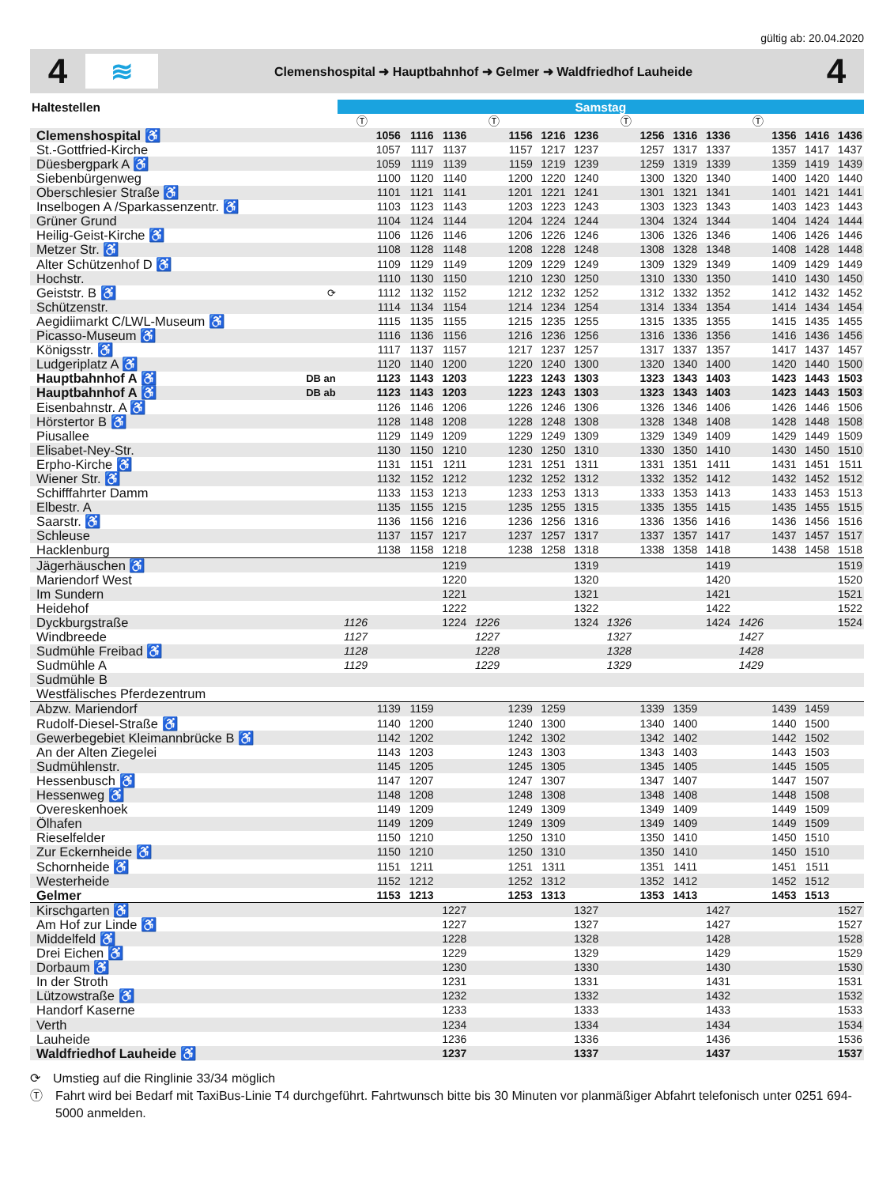gültig ab: 20.04.2020
4
≋
Clemenshospital ➜ Hauptbahnhof ➜ Gelmer ➜ Waldfriedhof Lauheide
4
| Haltestellen | | Samstag | | | | | | | | | | | | | | | |
| --- | --- | --- | --- | --- | --- | --- | --- | --- | --- | --- | --- | --- | --- | --- | --- | --- | --- |
| | | Ⓣ | | | | Ⓣ | | | | Ⓣ | | | | Ⓣ | | | |
| Clemenshospital ♿ | | | 1056 | 1116 | 1136 | | 1156 | 1216 | 1236 | | 1256 | 1316 | 1336 | | 1356 | 1416 | 1436 |
| St.-Gottfried-Kirche | | | 1057 | 1117 | 1137 | | 1157 | 1217 | 1237 | | 1257 | 1317 | 1337 | | 1357 | 1417 | 1437 |
| Düesbergpark A ♿ | | | 1059 | 1119 | 1139 | | 1159 | 1219 | 1239 | | 1259 | 1319 | 1339 | | 1359 | 1419 | 1439 |
| Siebenbürgenweg | | | 1100 | 1120 | 1140 | | 1200 | 1220 | 1240 | | 1300 | 1320 | 1340 | | 1400 | 1420 | 1440 |
| Oberschlesier Straße ♿ | | | 1101 | 1121 | 1141 | | 1201 | 1221 | 1241 | | 1301 | 1321 | 1341 | | 1401 | 1421 | 1441 |
| Inselbogen A /Sparkassenzentr. ♿ | | | 1103 | 1123 | 1143 | | 1203 | 1223 | 1243 | | 1303 | 1323 | 1343 | | 1403 | 1423 | 1443 |
| Grüner Grund | | | 1104 | 1124 | 1144 | | 1204 | 1224 | 1244 | | 1304 | 1324 | 1344 | | 1404 | 1424 | 1444 |
| Heilig-Geist-Kirche ♿ | | | 1106 | 1126 | 1146 | | 1206 | 1226 | 1246 | | 1306 | 1326 | 1346 | | 1406 | 1426 | 1446 |
| Metzer Str. ♿ | | | 1108 | 1128 | 1148 | | 1208 | 1228 | 1248 | | 1308 | 1328 | 1348 | | 1408 | 1428 | 1448 |
| Alter Schützenhof D ♿ | | | 1109 | 1129 | 1149 | | 1209 | 1229 | 1249 | | 1309 | 1329 | 1349 | | 1409 | 1429 | 1449 |
| Hochstr. | | | 1110 | 1130 | 1150 | | 1210 | 1230 | 1250 | | 1310 | 1330 | 1350 | | 1410 | 1430 | 1450 |
| Geiststr. B ♿ | ⟳ | | 1112 | 1132 | 1152 | | 1212 | 1232 | 1252 | | 1312 | 1332 | 1352 | | 1412 | 1432 | 1452 |
| Schützenstr. | | | 1114 | 1134 | 1154 | | 1214 | 1234 | 1254 | | 1314 | 1334 | 1354 | | 1414 | 1434 | 1454 |
| Aegidiimarkt C/LWL-Museum ♿ | | | 1115 | 1135 | 1155 | | 1215 | 1235 | 1255 | | 1315 | 1335 | 1355 | | 1415 | 1435 | 1455 |
| Picasso-Museum ♿ | | | 1116 | 1136 | 1156 | | 1216 | 1236 | 1256 | | 1316 | 1336 | 1356 | | 1416 | 1436 | 1456 |
| Königsstr. ♿ | | | 1117 | 1137 | 1157 | | 1217 | 1237 | 1257 | | 1317 | 1337 | 1357 | | 1417 | 1437 | 1457 |
| Ludgeriplatz A ♿ | | | 1120 | 1140 | 1200 | | 1220 | 1240 | 1300 | | 1320 | 1340 | 1400 | | 1420 | 1440 | 1500 |
| Hauptbahnhof A ♿ | DB an | | 1123 | 1143 | 1203 | | 1223 | 1243 | 1303 | | 1323 | 1343 | 1403 | | 1423 | 1443 | 1503 |
| Hauptbahnhof A ♿ | DB ab | | 1123 | 1143 | 1203 | | 1223 | 1243 | 1303 | | 1323 | 1343 | 1403 | | 1423 | 1443 | 1503 |
| Eisenbahnstr. A ♿ | | | 1126 | 1146 | 1206 | | 1226 | 1246 | 1306 | | 1326 | 1346 | 1406 | | 1426 | 1446 | 1506 |
| Hörstertor B ♿ | | | 1128 | 1148 | 1208 | | 1228 | 1248 | 1308 | | 1328 | 1348 | 1408 | | 1428 | 1448 | 1508 |
| Piusallee | | | 1129 | 1149 | 1209 | | 1229 | 1249 | 1309 | | 1329 | 1349 | 1409 | | 1429 | 1449 | 1509 |
| Elisabet-Ney-Str. | | | 1130 | 1150 | 1210 | | 1230 | 1250 | 1310 | | 1330 | 1350 | 1410 | | 1430 | 1450 | 1510 |
| Erpho-Kirche ♿ | | | 1131 | 1151 | 1211 | | 1231 | 1251 | 1311 | | 1331 | 1351 | 1411 | | 1431 | 1451 | 1511 |
| Wiener Str. ♿ | | | 1132 | 1152 | 1212 | | 1232 | 1252 | 1312 | | 1332 | 1352 | 1412 | | 1432 | 1452 | 1512 |
| Schifffahrter Damm | | | 1133 | 1153 | 1213 | | 1233 | 1253 | 1313 | | 1333 | 1353 | 1413 | | 1433 | 1453 | 1513 |
| Elbestr. A | | | 1135 | 1155 | 1215 | | 1235 | 1255 | 1315 | | 1335 | 1355 | 1415 | | 1435 | 1455 | 1515 |
| Saarstr. ♿ | | | 1136 | 1156 | 1216 | | 1236 | 1256 | 1316 | | 1336 | 1356 | 1416 | | 1436 | 1456 | 1516 |
| Schleuse | | | 1137 | 1157 | 1217 | | 1237 | 1257 | 1317 | | 1337 | 1357 | 1417 | | 1437 | 1457 | 1517 |
| Hacklenburg | | | 1138 | 1158 | 1218 | | 1238 | 1258 | 1318 | | 1338 | 1358 | 1418 | | 1438 | 1458 | 1518 |
| Jägerhäuschen ♿ | | | | | 1219 | | | | 1319 | | | | 1419 | | | | 1519 |
| Mariendorf West | | | | | 1220 | | | | 1320 | | | | 1420 | | | | 1520 |
| Im Sundern | | | | | 1221 | | | | 1321 | | | | 1421 | | | | 1521 |
| Heidehof | | | | | 1222 | | | | 1322 | | | | 1422 | | | | 1522 |
| Dyckburgstraße | | 1126 | | | 1224 | 1226 | | | 1324 | 1326 | | | 1424 | 1426 | | | 1524 |
| Windbreede | | 1127 | | | | 1227 | | | | 1327 | | | | 1427 | | | |
| Sudmühle Freibad ♿ | | 1128 | | | | 1228 | | | | 1328 | | | | 1428 | | | |
| Sudmühle A | | 1129 | | | | 1229 | | | | 1329 | | | | 1429 | | | |
| Sudmühle B | | | | | | | | | | | | | | | | | |
| Westfälisches Pferdezentrum | | | | | | | | | | | | | | | | | |
| Abzw. Mariendorf | | | 1139 | 1159 | | | 1239 | 1259 | | | 1339 | 1359 | | | 1439 | 1459 | |
| Rudolf-Diesel-Straße ♿ | | | 1140 | 1200 | | | 1240 | 1300 | | | 1340 | 1400 | | | 1440 | 1500 | |
| Gewerbegebiet Kleimannbrücke B ♿ | | | 1142 | 1202 | | | 1242 | 1302 | | | 1342 | 1402 | | | 1442 | 1502 | |
| An der Alten Ziegelei | | | 1143 | 1203 | | | 1243 | 1303 | | | 1343 | 1403 | | | 1443 | 1503 | |
| Sudmühlenstr. | | | 1145 | 1205 | | | 1245 | 1305 | | | 1345 | 1405 | | | 1445 | 1505 | |
| Hessenbusch ♿ | | | 1147 | 1207 | | | 1247 | 1307 | | | 1347 | 1407 | | | 1447 | 1507 | |
| Hessenweg ♿ | | | 1148 | 1208 | | | 1248 | 1308 | | | 1348 | 1408 | | | 1448 | 1508 | |
| Overeskenhoek | | | 1149 | 1209 | | | 1249 | 1309 | | | 1349 | 1409 | | | 1449 | 1509 | |
| Ölhafen | | | 1149 | 1209 | | | 1249 | 1309 | | | 1349 | 1409 | | | 1449 | 1509 | |
| Rieselfelder | | | 1150 | 1210 | | | 1250 | 1310 | | | 1350 | 1410 | | | 1450 | 1510 | |
| Zur Eckernheide ♿ | | | 1150 | 1210 | | | 1250 | 1310 | | | 1350 | 1410 | | | 1450 | 1510 | |
| Schornheide ♿ | | | 1151 | 1211 | | | 1251 | 1311 | | | 1351 | 1411 | | | 1451 | 1511 | |
| Westerheide | | | 1152 | 1212 | | | 1252 | 1312 | | | 1352 | 1412 | | | 1452 | 1512 | |
| Gelmer | | | 1153 | 1213 | | | 1253 | 1313 | | | 1353 | 1413 | | | 1453 | 1513 | |
| Kirschgarten ♿ | | | | | 1227 | | | | 1327 | | | | 1427 | | | | 1527 |
| Am Hof zur Linde ♿ | | | | | 1227 | | | | 1327 | | | | 1427 | | | | 1527 |
| Middelfeld ♿ | | | | | 1228 | | | | 1328 | | | | 1428 | | | | 1528 |
| Drei Eichen ♿ | | | | | 1229 | | | | 1329 | | | | 1429 | | | | 1529 |
| Dorbaum ♿ | | | | | 1230 | | | | 1330 | | | | 1430 | | | | 1530 |
| In der Stroth | | | | | 1231 | | | | 1331 | | | | 1431 | | | | 1531 |
| Lützowstraße ♿ | | | | | 1232 | | | | 1332 | | | | 1432 | | | | 1532 |
| Handorf Kaserne | | | | | 1233 | | | | 1333 | | | | 1433 | | | | 1533 |
| Verth | | | | | 1234 | | | | 1334 | | | | 1434 | | | | 1534 |
| Lauheide | | | | | 1236 | | | | 1336 | | | | 1436 | | | | 1536 |
| Waldfriedhof Lauheide ♿ | | | | | 1237 | | | | 1337 | | | | 1437 | | | | 1537 |
⟳ Umstieg auf die Ringlinie 33/34 möglich
Ⓣ Fahrt wird bei Bedarf mit TaxiBus-Linie T4 durchgeführt. Fahrtwunsch bitte bis 30 Minuten vor planmäßiger Abfahrt telefonisch unter 0251 694-5000 anmelden.